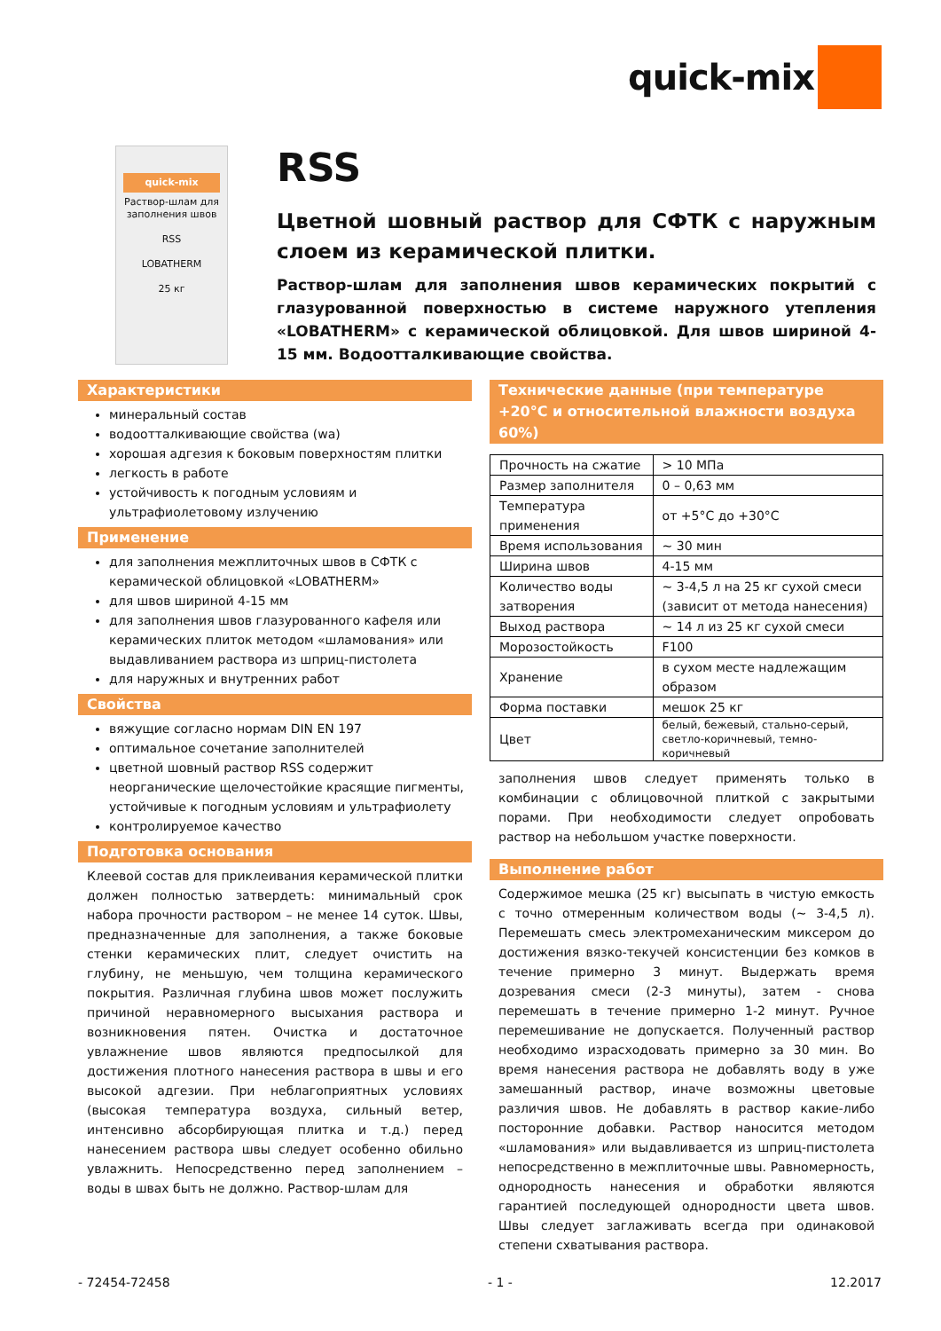quick-mix
quick-mix
Раствор-шлам для заполнения швов
RSS
LOBATHERM
25 кг
RSS
Цветной шовный раствор для СФТК с наружным слоем из керамической плитки.
Раствор-шлам для заполнения швов керамических покрытий с глазурованной поверхностью в системе наружного утепления «LOBATHERM» с керамической облицовкой. Для швов шириной 4-15 мм. Водоотталкивающие свойства.
Характеристики
минеральный состав
водоотталкивающие свойства (wa)
хорошая адгезия к боковым поверхностям плитки
легкость в работе
устойчивость к погодным условиям и ультрафиолетовому излучению
Применение
для заполнения межплиточных швов в СФТК с керамической облицовкой «LOBATHERM»
для швов шириной 4-15 мм
для заполнения швов глазурованного кафеля или керамических плиток методом «шламования» или выдавливанием раствора из шприц-пистолета
для наружных и внутренних работ
Свойства
вяжущие согласно нормам DIN EN 197
оптимальное сочетание заполнителей
цветной шовный раствор RSS содержит неорганические щелочестойкие красящие пигменты, устойчивые к погодным условиям и ультрафиолету
контролируемое качество
Подготовка основания
Клеевой состав для приклеивания керамической плитки должен полностью затвердеть: минимальный срок набора прочности раствором – не менее 14 суток. Швы, предназначенные для заполнения, а также боковые стенки керамических плит, следует очистить на глубину, не меньшую, чем толщина керамического покрытия. Различная глубина швов может послужить причиной неравномерного высыхания раствора и возникновения пятен. Очистка и достаточное увлажнение швов являются предпосылкой для достижения плотного нанесения раствора в швы и его высокой адгезии. При неблагоприятных условиях (высокая температура воздуха, сильный ветер, интенсивно абсорбирующая плитка и т.д.) перед нанесением раствора швы следует особенно обильно увлажнить. Непосредственно перед заполнением – воды в швах быть не должно. Раствор-шлам для
Технические данные (при температуре +20°C и относительной влажности воздуха 60%)
| Прочность на сжатие | > 10 МПа |
| Размер заполнителя | 0 – 0,63 мм |
| Температура применения | от +5°C до +30°C |
| Время использования | ~ 30 мин |
| Ширина швов | 4-15 мм |
| Количество воды затворения | ~ 3-4,5 л на 25 кг сухой смеси (зависит от метода нанесения) |
| Выход раствора | ~ 14 л из 25 кг сухой смеси |
| Морозостойкость | F100 |
| Хранение | в сухом месте надлежащим образом |
| Форма поставки | мешок 25 кг |
| Цвет | белый, бежевый, стально-серый, светло-коричневый, темно-коричневый |
заполнения швов следует применять только в комбинации с облицовочной плиткой с закрытыми порами. При необходимости следует опробовать раствор на небольшом участке поверхности.
Выполнение работ
Содержимое мешка (25 кг) высыпать в чистую емкость с точно отмеренным количеством воды (~ 3-4,5 л). Перемешать смесь электромеханическим миксером до достижения вязко-текучей консистенции без комков в течение примерно 3 минут. Выдержать время дозревания смеси (2-3 минуты), затем - снова перемешать в течение примерно 1-2 минут. Ручное перемешивание не допускается. Полученный раствор необходимо израсходовать примерно за 30 мин. Во время нанесения раствора не добавлять воду в уже замешанный раствор, иначе возможны цветовые различия швов. Не добавлять в раствор какие-либо посторонние добавки. Раствор наносится методом «шламования» или выдавливается из шприц-пистолета непосредственно в межплиточные швы. Равномерность, однородность нанесения и обработки являются гарантией последующей однородности цвета швов. Швы следует заглаживать всегда при одинаковой степени схватывания раствора.
- 72454-72458 - 1 - 12.2017